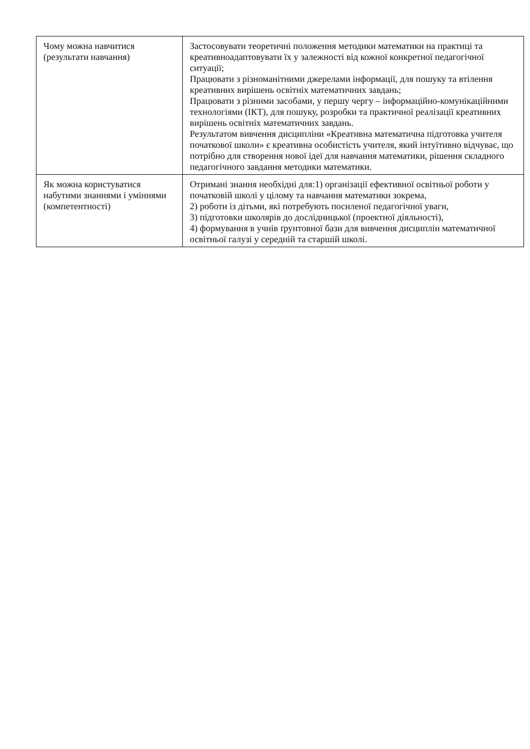| Чому можна навчитися (результати навчання) | Застосовувати теоретичні положення методики математики на практиці та креативноадаптовувати їх у залежності від кожної конкретної педагогічної ситуації; Працювати з різноманітними джерелами інформації, для пошуку та втілення креативних вирішень освітніх математичних завдань; Працювати з різними засобами, у першу чергу – інформаційно-комунікаційними технологіями (ІКТ), для пошуку, розробки та практичної реалізації креативних вирішень освітніх математичних завдань. Результатом вивчення дисципліни «Креативна математична підготовка учителя початкової школи» є креативна особистість учителя, який інтуїтивно відчуває, що потрібно для створення нової ідеї для навчання математики, рішення складного педагогічного завдання методики математики. |
| Як можна користуватися набутими знаннями і уміннями (компетентності) | Отримані знання необхідні для:1) організації ефективної освітньої роботи у початковій школі у цілому та навчання математики зокрема, 2) роботи із дітьми, які потребують посиленої педагогічної уваги, 3) підготовки школярів до дослідницької (проектної діяльності), 4) формування в учнів ґрунтовної бази для вивчення дисциплін математичної освітньої галузі у середній та старшій школі. |